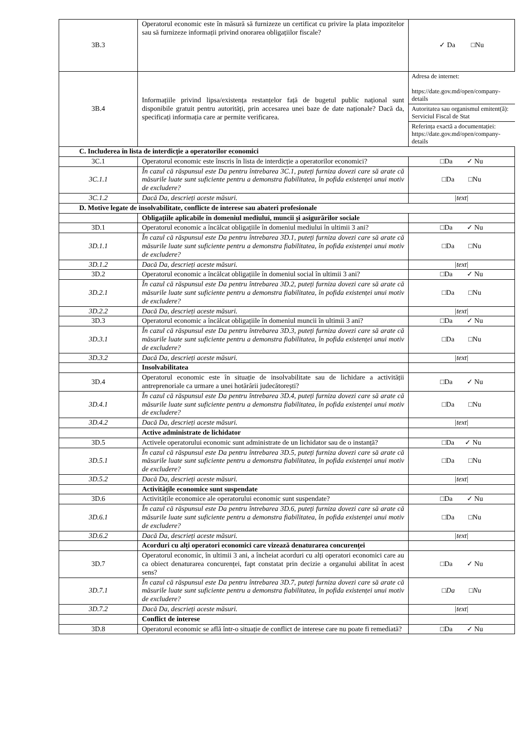| 3B.3 | Operatorul economic este în măsură să furnizeze un certificat cu privire la plata impozitelor sau să furnizeze informații privind onorarea obligațiilor fiscale? | ✓ Da □Nu |
| 3B.4 | Informațiile privind lipsa/existența restanțelor față de bugetul public național sunt disponibile gratuit pentru autorități, prin accesarea unei baze de date naționale? Dacă da, specificați informația care ar permite verificarea. | Adresa de internet: https://date.gov.md/open/company-details Autoritatea sau organismul emitent(ă): Serviciul Fiscal de Stat Referința exactă a documentației: https://date.gov.md/open/company-details |
| C. Includerea în lista de interdicție a operatorilor economici | | |
| 3C.1 | Operatorul economic este înscris în lista de interdicție a operatorilor economici? | □Da ✓ Nu |
| 3C.1.1 | În cazul că răspunsul este Da pentru întrebarea 3C.1, puteți furniza dovezi care să arate că măsurile luate sunt suficiente pentru a demonstra fiabilitatea, în pofida existenței unui motiv de excludere? | □Da □Nu |
| 3C.1.2 | Dacă Da, descrieți aceste măsuri. | /text/ |
| D. Motive legate de insolvabilitate, conflicte de interese sau abateri profesionale | | |
| | Obligațiile aplicabile în domeniul mediului, muncii și asigurărilor sociale | |
| 3D.1 | Operatorul economic a încălcat obligațiile în domeniul mediului în ultimii 3 ani? | □Da ✓ Nu |
| 3D.1.1 | În cazul că răspunsul este Da pentru întrebarea 3D.1, puteți furniza dovezi care să arate că măsurile luate sunt suficiente pentru a demonstra fiabilitatea, în pofida existenței unui motiv de excludere? | □Da □Nu |
| 3D.1.2 | Dacă Da, descrieți aceste măsuri. | /text/ |
| 3D.2 | Operatorul economic a încălcat obligațiile în domeniul social în ultimii 3 ani? | □Da ✓ Nu |
| 3D.2.1 | În cazul că răspunsul este Da pentru întrebarea 3D.2, puteți furniza dovezi care să arate că măsurile luate sunt suficiente pentru a demonstra fiabilitatea, în pofida existenței unui motiv de excludere? | □Da □Nu |
| 3D.2.2 | Dacă Da, descrieți aceste măsuri. | /text/ |
| 3D.3 | Operatorul economic a încălcat obligațiile în domeniul muncii în ultimii 3 ani? | □Da ✓ Nu |
| 3D.3.1 | În cazul că răspunsul este Da pentru întrebarea 3D.3, puteți furniza dovezi care să arate că măsurile luate sunt suficiente pentru a demonstra fiabilitatea, în pofida existenței unui motiv de excludere? | □Da □Nu |
| 3D.3.2 | Dacă Da, descrieți aceste măsuri. | /text/ |
| | Insolvabilitatea | |
| 3D.4 | Operatorul economic este în situație de insolvabilitate sau de lichidare a activității antreprenoriale ca urmare a unei hotărârii judecătorești? | □Da ✓ Nu |
| 3D.4.1 | În cazul că răspunsul este Da pentru întrebarea 3D.4, puteți furniza dovezi care să arate că măsurile luate sunt suficiente pentru a demonstra fiabilitatea, în pofida existenței unui motiv de excludere? | □Da □Nu |
| 3D.4.2 | Dacă Da, descrieți aceste măsuri. | /text/ |
| | Active administrate de lichidator | |
| 3D.5 | Activele operatorului economic sunt administrate de un lichidator sau de o instanță? | □Da ✓ Nu |
| 3D.5.1 | În cazul că răspunsul este Da pentru întrebarea 3D.5, puteți furniza dovezi care să arate că măsurile luate sunt suficiente pentru a demonstra fiabilitatea, în pofida existenței unui motiv de excludere? | □Da □Nu |
| 3D.5.2 | Dacă Da, descrieți aceste măsuri. | /text/ |
| | Activitățile economice sunt suspendate | |
| 3D.6 | Activitățile economice ale operatorului economic sunt suspendate? | □Da ✓ Nu |
| 3D.6.1 | În cazul că răspunsul este Da pentru întrebarea 3D.6, puteți furniza dovezi care să arate că măsurile luate sunt suficiente pentru a demonstra fiabilitatea, în pofida existenței unui motiv de excludere? | □Da □Nu |
| 3D.6.2 | Dacă Da, descrieți aceste măsuri. | /text/ |
| | Acorduri cu alți operatori economici care vizează denaturarea concurenței | |
| 3D.7 | Operatorul economic, în ultimii 3 ani, a încheiat acorduri cu alți operatori economici care au ca obiect denaturarea concurenței, fapt constatat prin decizie a organului abilitat în acest sens? | □Da ✓ Nu |
| 3D.7.1 | În cazul că răspunsul este Da pentru întrebarea 3D.7, puteți furniza dovezi care să arate că măsurile luate sunt suficiente pentru a demonstra fiabilitatea, în pofida existenței unui motiv de excludere? | □Da □Nu |
| 3D.7.2 | Dacă Da, descrieți aceste măsuri. | /text/ |
| | Conflict de interese | |
| 3D.8 | Operatorul economic se află într-o situație de conflict de interese care nu poate fi remediată? | □Da ✓ Nu |